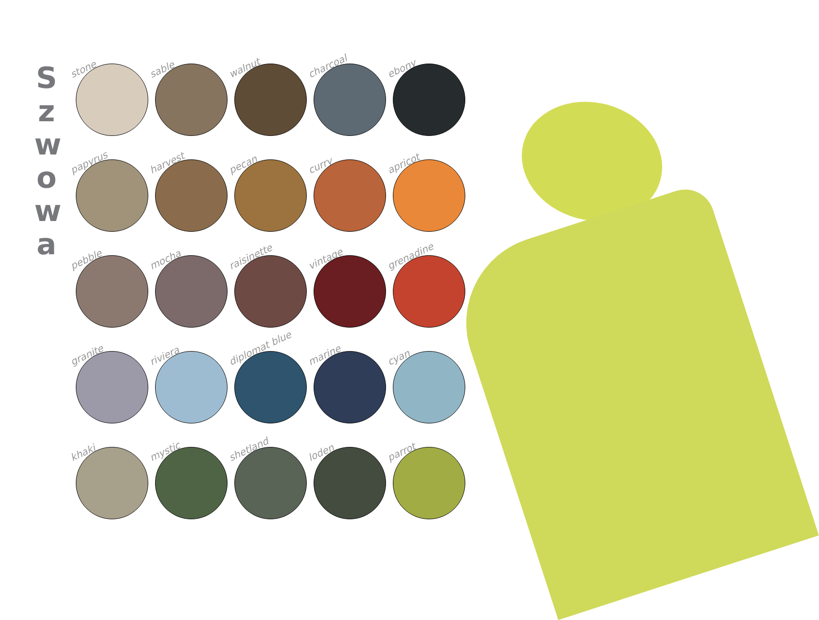S
z
w
o
w
a
stone
sable
walnut
charcoal
ebony
papyrus
harvest
pecan
curry
apricot
pebble
mocha
raisinette
vintage
grenadine
granite
riviera
diplomat blue
marine
cyan
khaki
mystic
shetland
loden
parrot